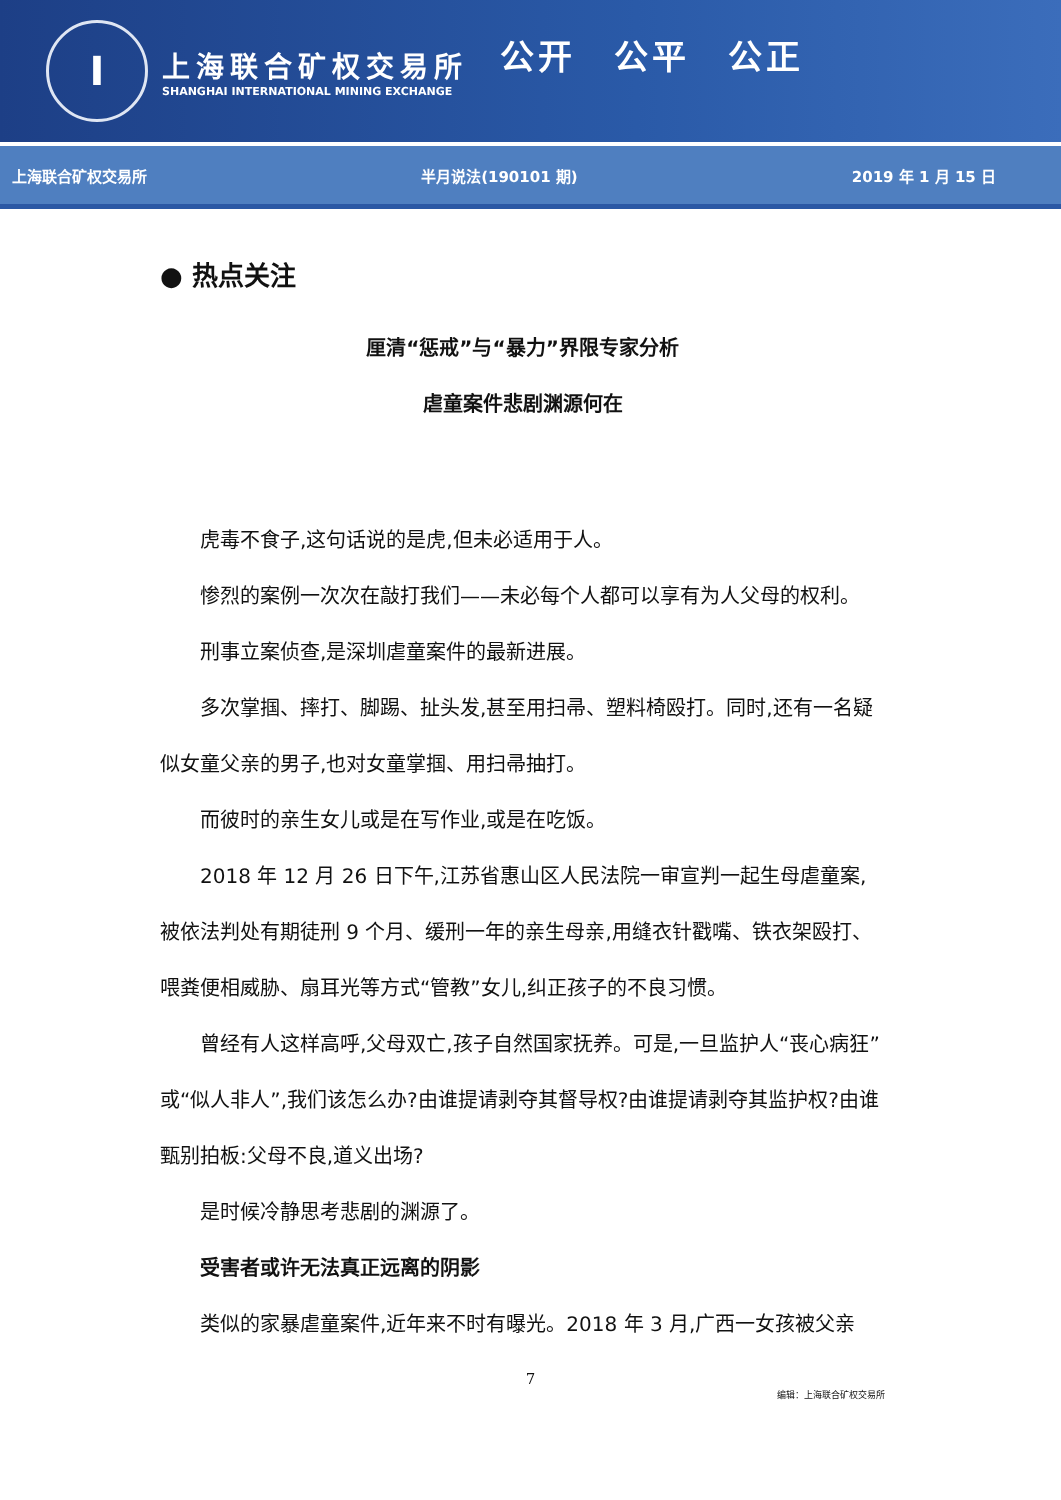I
上海联合矿权交易所
SHANGHAI INTERNATIONAL MINING EXCHANGE
公开　公平　公正
上海联合矿权交易所 半月说法(190101 期) 2019 年 1 月 15 日
● 热点关注
厘清“惩戒”与“暴力”界限专家分析
虐童案件悲剧渊源何在
虎毒不食子,这句话说的是虎,但未必适用于人。
惨烈的案例一次次在敲打我们——未必每个人都可以享有为人父母的权利。
刑事立案侦查,是深圳虐童案件的最新进展。
多次掌掴、摔打、脚踢、扯头发,甚至用扫帚、塑料椅殴打。同时,还有一名疑似女童父亲的男子,也对女童掌掴、用扫帚抽打。
而彼时的亲生女儿或是在写作业,或是在吃饭。
2018 年 12 月 26 日下午,江苏省惠山区人民法院一审宣判一起生母虐童案,被依法判处有期徒刑 9 个月、缓刑一年的亲生母亲,用缝衣针戳嘴、铁衣架殴打、喂粪便相威胁、扇耳光等方式“管教”女儿,纠正孩子的不良习惯。
曾经有人这样高呼,父母双亡,孩子自然国家抚养。可是,一旦监护人“丧心病狂”或“似人非人”,我们该怎么办?由谁提请剥夺其督导权?由谁提请剥夺其监护权?由谁甄别拍板:父母不良,道义出场?
是时候冷静思考悲剧的渊源了。
受害者或许无法真正远离的阴影
类似的家暴虐童案件,近年来不时有曝光。2018 年 3 月,广西一女孩被父亲
7
编辑：上海联合矿权交易所